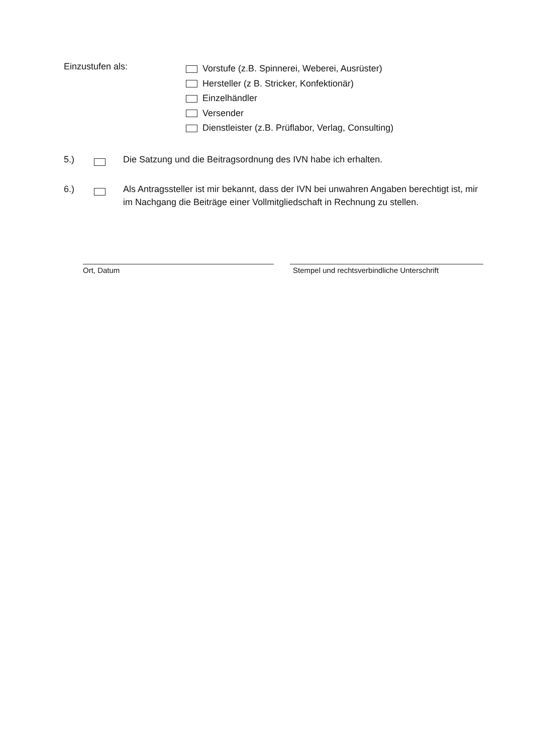Einzustufen als:
Vorstufe (z.B. Spinnerei, Weberei, Ausrüster)
Hersteller (z B. Stricker, Konfektionär)
Einzelhändler
Versender
Dienstleister (z.B. Prüflabor, Verlag, Consulting)
5.) Die Satzung und die Beitragsordnung des IVN habe ich erhalten.
6.) Als Antragssteller ist mir bekannt, dass der IVN bei unwahren Angaben berechtigt ist, mir im Nachgang die Beiträge einer Vollmitgliedschaft in Rechnung zu stellen.
Ort, Datum Stempel und rechtsverbindliche Unterschrift